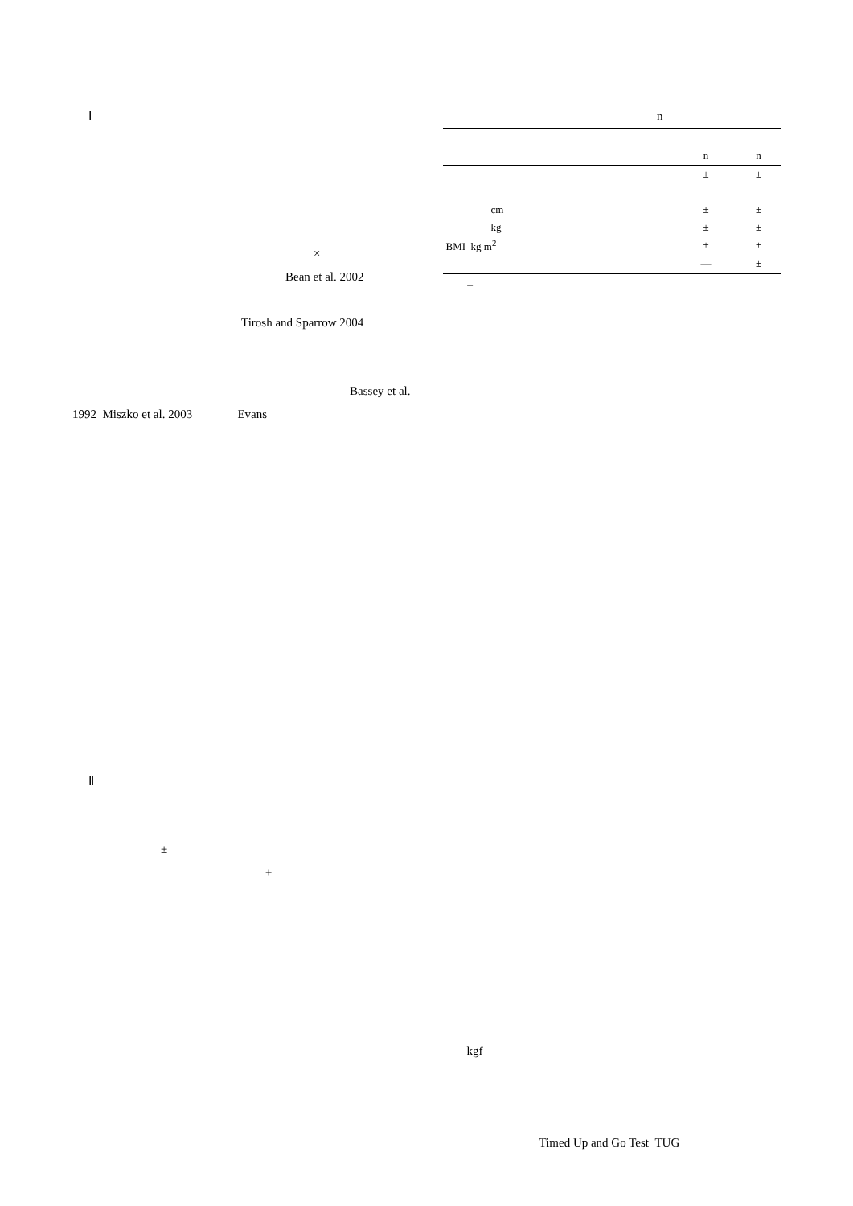Ⅰ
×
Bean et al. 2002
Tirosh and Sparrow 2004
Bassey et al.
1992 Miszko et al. 2003 Evans
Ⅱ
±
±
n
| | n | n |
| --- | --- | --- |
| | ± | ± |
| cm | ± | ± |
| kg | ± | ± |
| BMI kg m<sup>2</sup> | ± | ± |
| | — | ± |
±
kgf
Timed Up and Go Test TUG